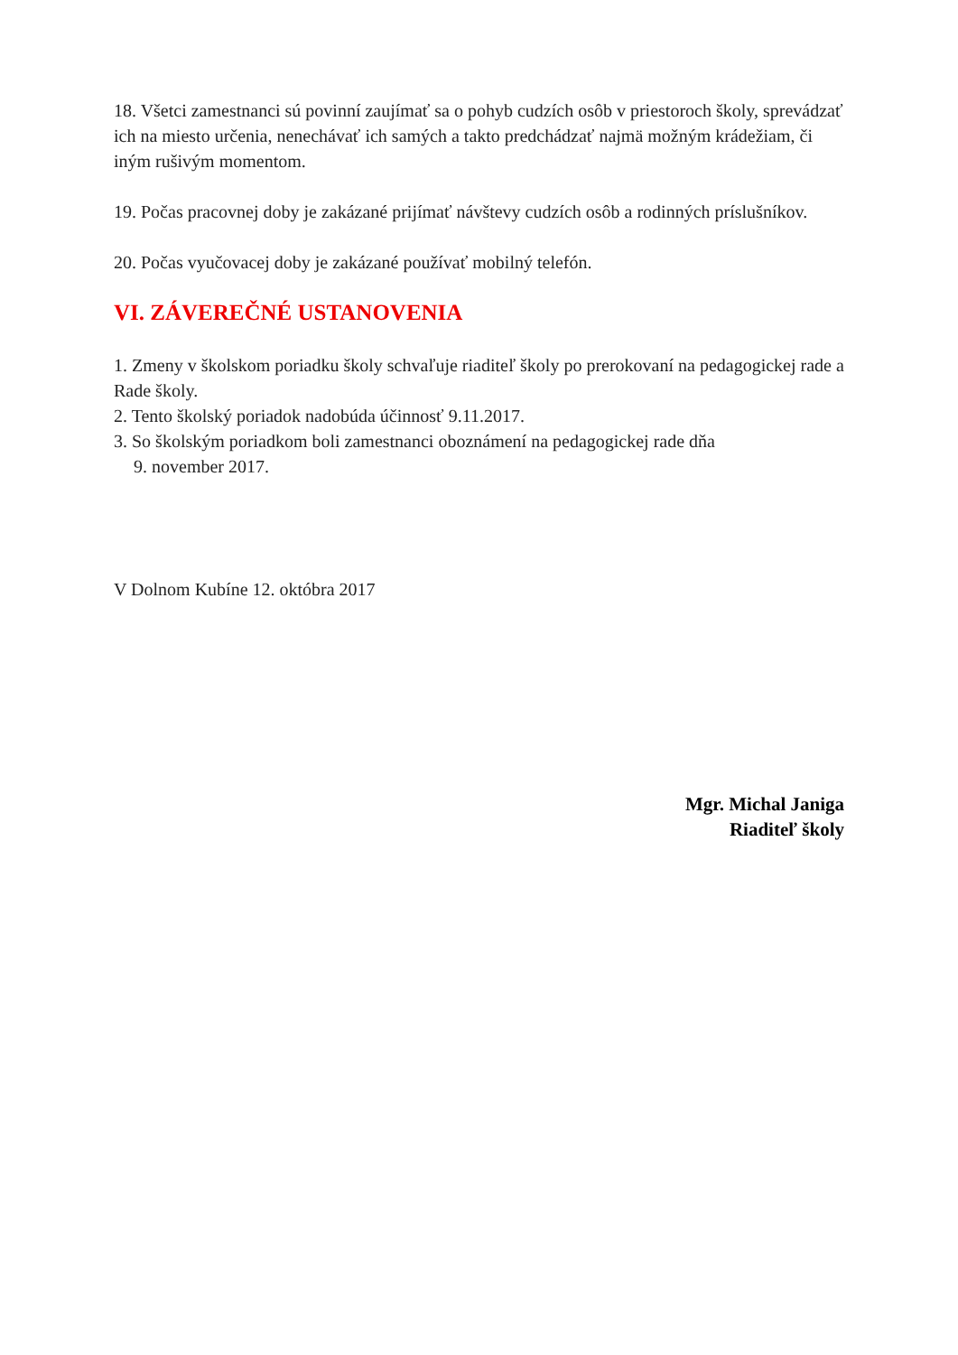18. Všetci zamestnanci sú povinní zaujímať sa o pohyb cudzích osôb v priestoroch školy, sprevádzať ich na miesto určenia, nenechávať ich samých a takto predchádzať najmä možným krádežiam, či iným rušivým momentom.
19. Počas pracovnej doby je zakázané prijímať návštevy cudzích osôb a rodinných príslušníkov.
20. Počas vyučovacej doby je zakázané používať mobilný telefón.
VI. ZÁVEREČNÉ USTANOVENIA
1. Zmeny v školskom poriadku školy schvaľuje riaditeľ školy po prerokovaní na pedagogickej rade a Rade školy.
2. Tento školský poriadok nadobúda účinnosť 9.11.2017.
3. So školským poriadkom boli zamestnanci oboznámení na pedagogickej rade dňa
9. november 2017.
V Dolnom Kubíne 12. októbra 2017
Mgr. Michal Janiga
Riaditeľ školy